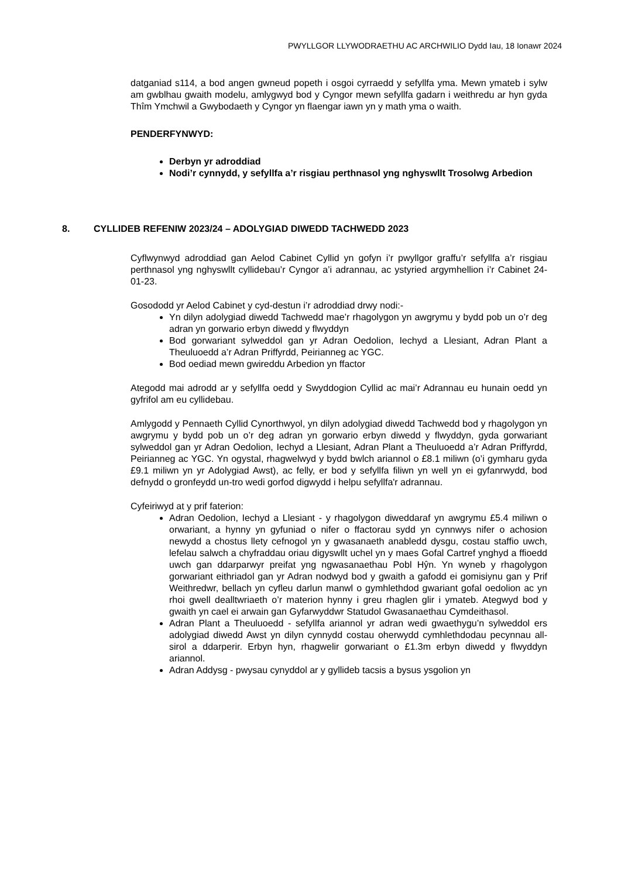PWYLLGOR LLYWODRAETHU AC ARCHWILIO Dydd Iau, 18 Ionawr 2024
datganiad s114, a bod angen gwneud popeth i osgoi cyrraedd y sefyllfa yma. Mewn ymateb i sylw am gwblhau gwaith modelu, amlygwyd bod y Cyngor mewn sefyllfa gadarn i weithredu ar hyn gyda Thîm Ymchwil a Gwybodaeth y Cyngor yn flaengar iawn yn y math yma o waith.
PENDERFYNWYD:
Derbyn yr adroddiad
Nodi’r cynnydd, y sefyllfa a’r risgiau perthnasol yng nghyswllt Trosolwg Arbedion
8. CYLLIDEB REFENIW 2023/24 – ADOLYGIAD DIWEDD TACHWEDD 2023
Cyflwynwyd adroddiad gan Aelod Cabinet Cyllid yn gofyn i’r pwyllgor graffu’r sefyllfa a’r risgiau perthnasol yng nghyswllt cyllidebau’r Cyngor a’i adrannau, ac ystyried argymhellion i’r Cabinet 24-01-23.
Gosododd yr Aelod Cabinet y cyd-destun i’r adroddiad drwy nodi:-
Yn dilyn adolygiad diwedd Tachwedd mae’r rhagolygon yn awgrymu y bydd pob un o’r deg adran yn gorwario erbyn diwedd y flwyddyn
Bod gorwariant sylweddol gan yr Adran Oedolion, Iechyd a Llesiant, Adran Plant a Theuluoedd a’r Adran Priffyrdd, Peirianneg ac YGC.
Bod oediad mewn gwireddu Arbedion yn ffactor
Ategodd mai adrodd ar y sefyllfa oedd y Swyddogion Cyllid ac mai’r Adrannau eu hunain oedd yn gyfrifol am eu cyllidebau.
Amlygodd y Pennaeth Cyllid Cynorthwyol, yn dilyn adolygiad diwedd Tachwedd bod y rhagolygon yn awgrymu y bydd pob un o’r deg adran yn gorwario erbyn diwedd y flwyddyn, gyda gorwariant sylweddol gan yr Adran Oedolion, Iechyd a Llesiant, Adran Plant a Theuluoedd a’r Adran Priffyrdd, Peirianneg ac YGC. Yn ogystal, rhagwelwyd y bydd bwlch ariannol o £8.1 miliwn (o’i gymharu gyda £9.1 miliwn yn yr Adolygiad Awst), ac felly, er bod y sefyllfa filiwn yn well yn ei gyfanrwydd, bod defnydd o gronfeydd un-tro wedi gorfod digwydd i helpu sefyllfa'r adrannau.
Cyfeiriwyd at y prif faterion:
Adran Oedolion, Iechyd a Llesiant - y rhagolygon diweddaraf yn awgrymu £5.4 miliwn o orwariant, a hynny yn gyfuniad o nifer o ffactorau sydd yn cynnwys nifer o achosion newydd a chostus llety cefnogol yn y gwasanaeth anabledd dysgu, costau staffio uwch, lefelau salwch a chyfraddau oriau digyswllt uchel yn y maes Gofal Cartref ynghyd a ffioedd uwch gan ddarparwyr preifat yng ngwasanaethau Pobl Hŷn. Yn wyneb y rhagolygon gorwariant eithriadol gan yr Adran nodwyd bod y gwaith a gafodd ei gomisiynu gan y Prif Weithredwr, bellach yn cyfleu darlun manwl o gymhlethdod gwariant gofal oedolion ac yn rhoi gwell dealltwriaeth o’r materion hynny i greu rhaglen glir i ymateb. Ategwyd bod y gwaith yn cael ei arwain gan Gyfarwyddwr Statudol Gwasanaethau Cymdeithasol.
Adran Plant a Theuluoedd - sefyllfa ariannol yr adran wedi gwaethygu’n sylweddol ers adolygiad diwedd Awst yn dilyn cynnydd costau oherwydd cymhlethdodau pecynnau all-sirol a ddarperir. Erbyn hyn, rhagwelir gorwariant o £1.3m erbyn diwedd y flwyddyn ariannol.
Adran Addysg - pwysau cynyddol ar y gyllideb tacsis a bysus ysgolion yn